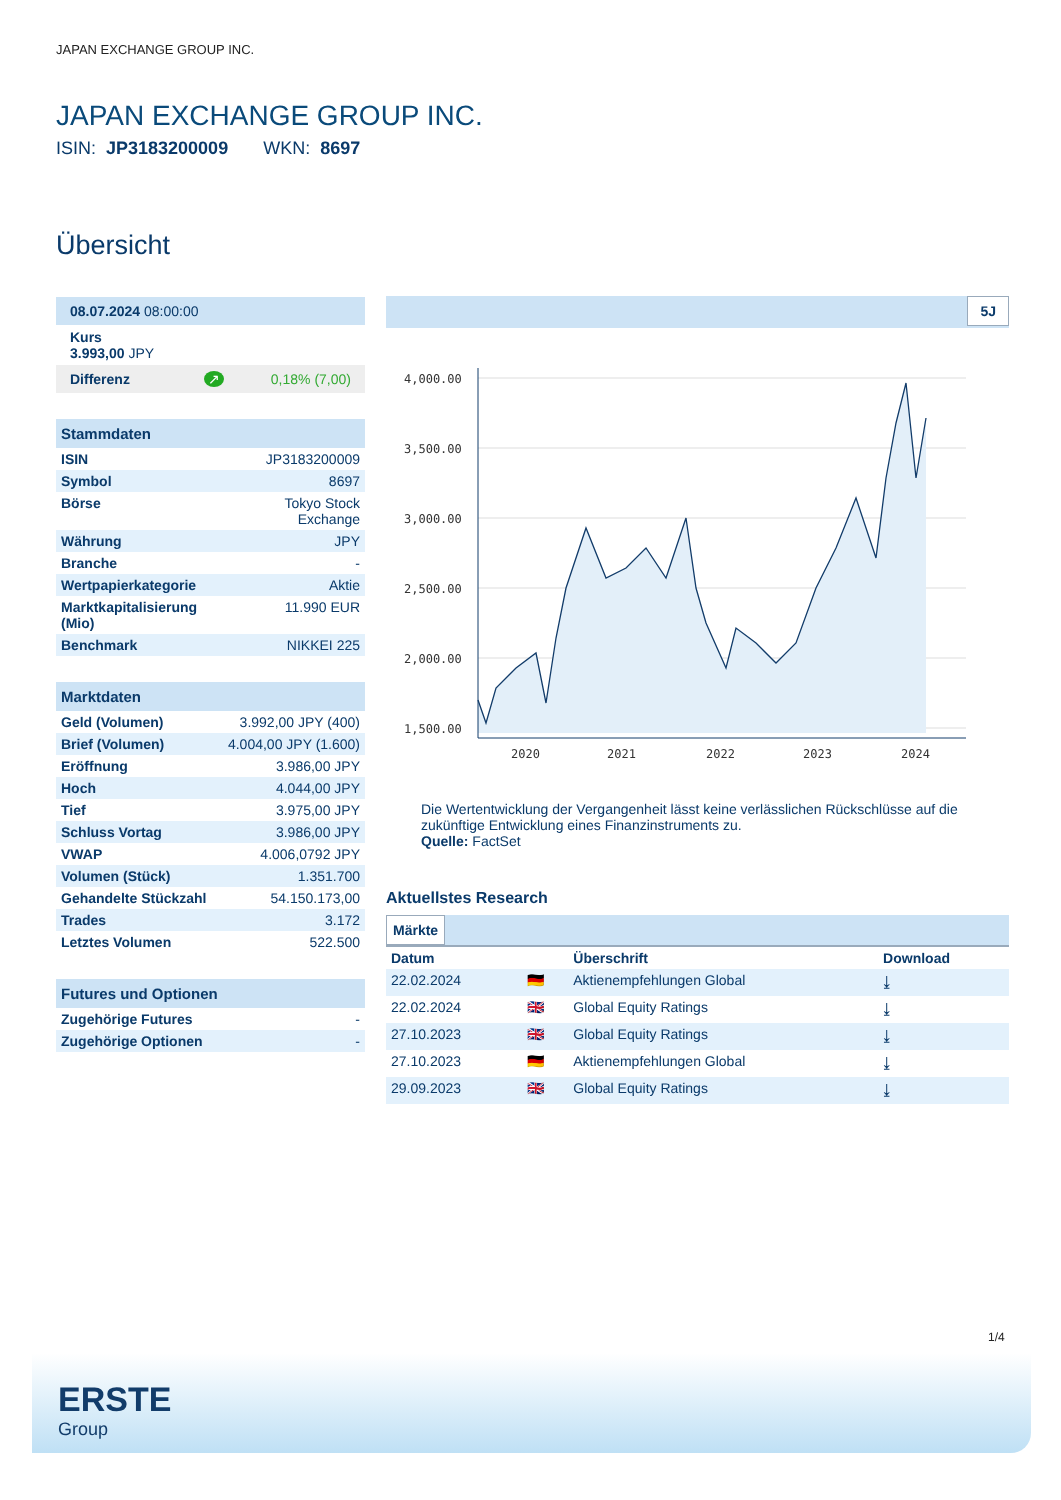JAPAN EXCHANGE GROUP INC.
JAPAN EXCHANGE GROUP INC.
ISIN: JP3183200009 WKN: 8697
Übersicht
| 08.07.2024 08:00:00 |
| Kurs 3.993,00 JPY |
| Differenz ↗ 0,18% (7,00) |
| Stammdaten | |
| --- | --- |
| ISIN | JP3183200009 |
| Symbol | 8697 |
| Börse | Tokyo Stock Exchange |
| Währung | JPY |
| Branche | - |
| Wertpapierkategorie | Aktie |
| Marktkapitalisierung (Mio) | 11.990 EUR |
| Benchmark | NIKKEI 225 |
| Marktdaten | |
| --- | --- |
| Geld (Volumen) | 3.992,00 JPY (400) |
| Brief (Volumen) | 4.004,00 JPY (1.600) |
| Eröffnung | 3.986,00 JPY |
| Hoch | 4.044,00 JPY |
| Tief | 3.975,00 JPY |
| Schluss Vortag | 3.986,00 JPY |
| VWAP | 4.006,0792 JPY |
| Volumen (Stück) | 1.351.700 |
| Gehandelte Stückzahl | 54.150.173,00 |
| Trades | 3.172 |
| Letztes Volumen | 522.500 |
| Futures und Optionen | |
| --- | --- |
| Zugehörige Futures | - |
| Zugehörige Optionen | - |
5J
4,000.00
3,500.00
3,000.00
2,500.00
2,000.00
1,500.00
2020
2021
2022
2023
2024
Die Wertentwicklung der Vergangenheit lässt keine verlässlichen Rückschlüsse auf die zukünftige Entwicklung eines Finanzinstruments zu.
Quelle: FactSet
Aktuellstes Research
Märkte
| Datum | | Überschrift | Download |
| --- | --- | --- | --- |
| 22.02.2024 | 🇩🇪 | Aktienempfehlungen Global | ⤓ |
| 22.02.2024 | 🇬🇧 | Global Equity Ratings | ⤓ |
| 27.10.2023 | 🇬🇧 | Global Equity Ratings | ⤓ |
| 27.10.2023 | 🇩🇪 | Aktienempfehlungen Global | ⤓ |
| 29.09.2023 | 🇬🇧 | Global Equity Ratings | ⤓ |
1/4
ERSTE
Group